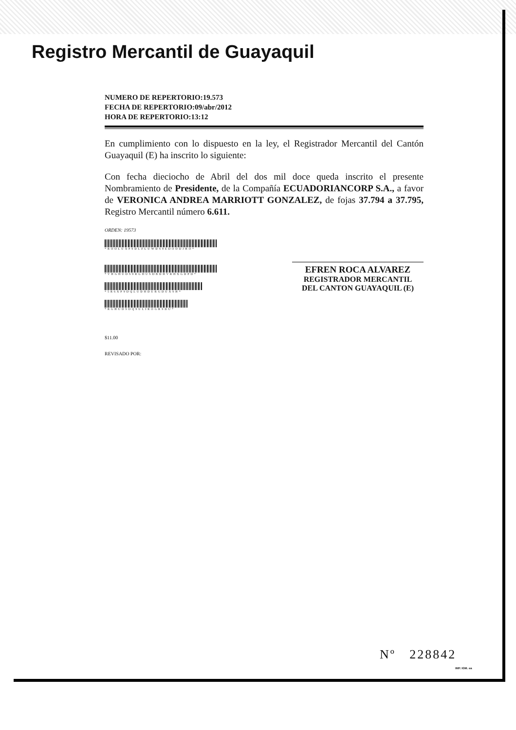Registro Mercantil de Guayaquil
NUMERO DE REPERTORIO:19.573
FECHA DE REPERTORIO:09/abr/2012
HORA DE REPERTORIO:13:12
En cumplimiento con lo dispuesto en la ley, el Registrador Mercantil del Cantón Guayaquil (E) ha inscrito lo siguiente:
Con fecha dieciocho de Abril del dos mil doce queda inscrito el presente Nombramiento de Presidente, de la Compañía ECUADORIANCORP S.A., a favor de VERONICA ANDREA MARRIOTT GONZALEZ, de fojas 37.794 a 37.795, Registro Mercantil número 6.611.
ORDEN: 19573
*ROOLUXP9DLFLUWDS9EDOODJHO*
*VHGHUDS9RGHUSDBDHVRHXGDPD*
*5R6XP9DQLUDHDURGDUXSH*
*RGHUDSDQ9ULIROGRSDU*
$11.00
REVISADO POR:
EFREN ROCA ALVAREZ
REGISTRADOR MERCANTIL
DEL CANTON GUAYAQUIL (E)
Nº 228842
IMP. IGM. ea